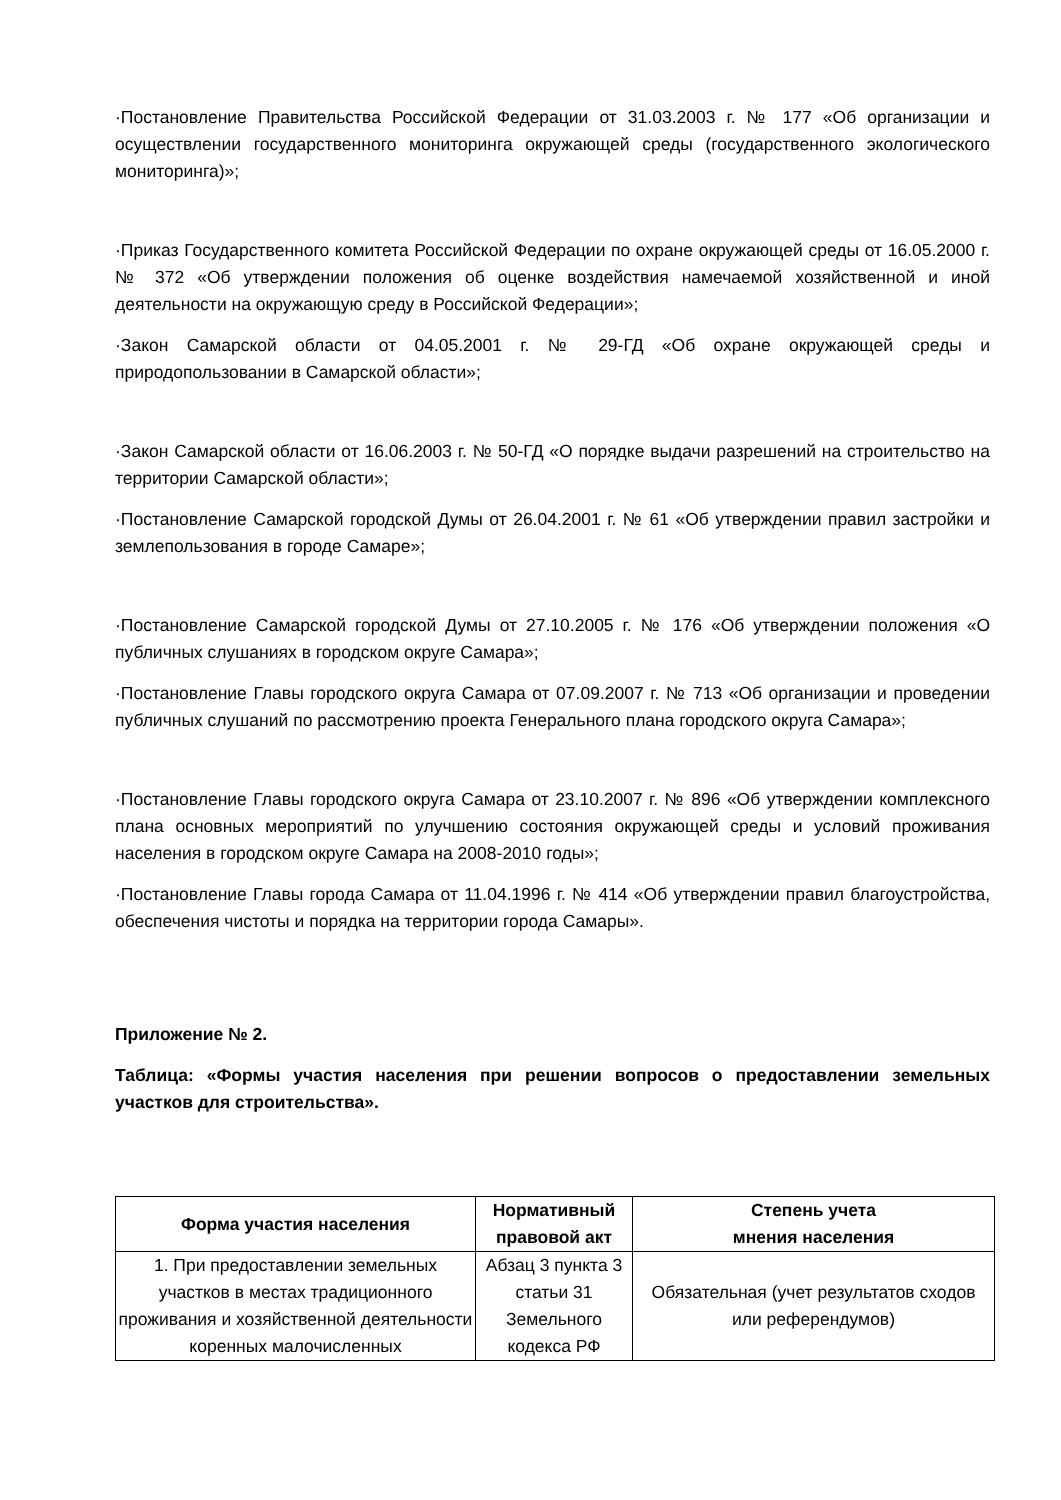·Постановление Правительства Российской Федерации от 31.03.2003 г. № 177 «Об организации и осуществлении государственного мониторинга окружающей среды (государственного экологического мониторинга)»;
·Приказ Государственного комитета Российской Федерации по охране окружающей среды от 16.05.2000 г. № 372 «Об утверждении положения об оценке воздействия намечаемой хозяйственной и иной деятельности на окружающую среду в Российской Федерации»;
·Закон Самарской области от 04.05.2001 г. № 29-ГД «Об охране окружающей среды и природопользовании в Самарской области»;
·Закон Самарской области от 16.06.2003 г. № 50-ГД «О порядке выдачи разрешений на строительство на территории Самарской области»;
·Постановление Самарской городской Думы от 26.04.2001 г. № 61 «Об утверждении правил застройки и землепользования в городе Самаре»;
·Постановление Самарской городской Думы от 27.10.2005 г. № 176 «Об утверждении положения «О публичных слушаниях в городском округе Самара»;
·Постановление Главы городского округа Самара от 07.09.2007 г. № 713 «Об организации и проведении публичных слушаний по рассмотрению проекта Генерального плана городского округа Самара»;
·Постановление Главы городского округа Самара от 23.10.2007 г. № 896 «Об утверждении комплексного плана основных мероприятий по улучшению состояния окружающей среды и условий проживания населения в городском округе Самара на 2008-2010 годы»;
·Постановление Главы города Самара от 11.04.1996 г. № 414 «Об утверждении правил благоустройства, обеспечения чистоты и порядка на территории города Самары».
Приложение № 2.
Таблица: «Формы участия населения при решении вопросов о предоставлении земельных участков для строительства».
| Форма участия населения | Нормативный правовой акт | Степень учета мнения населения |
| --- | --- | --- |
| 1. При предоставлении земельных участков в местах традиционного проживания и хозяйственной деятельности коренных малочисленных | Абзац 3 пункта 3 статьи 31 Земельного кодекса РФ | Обязательная (учет результатов сходов или референдумов) |